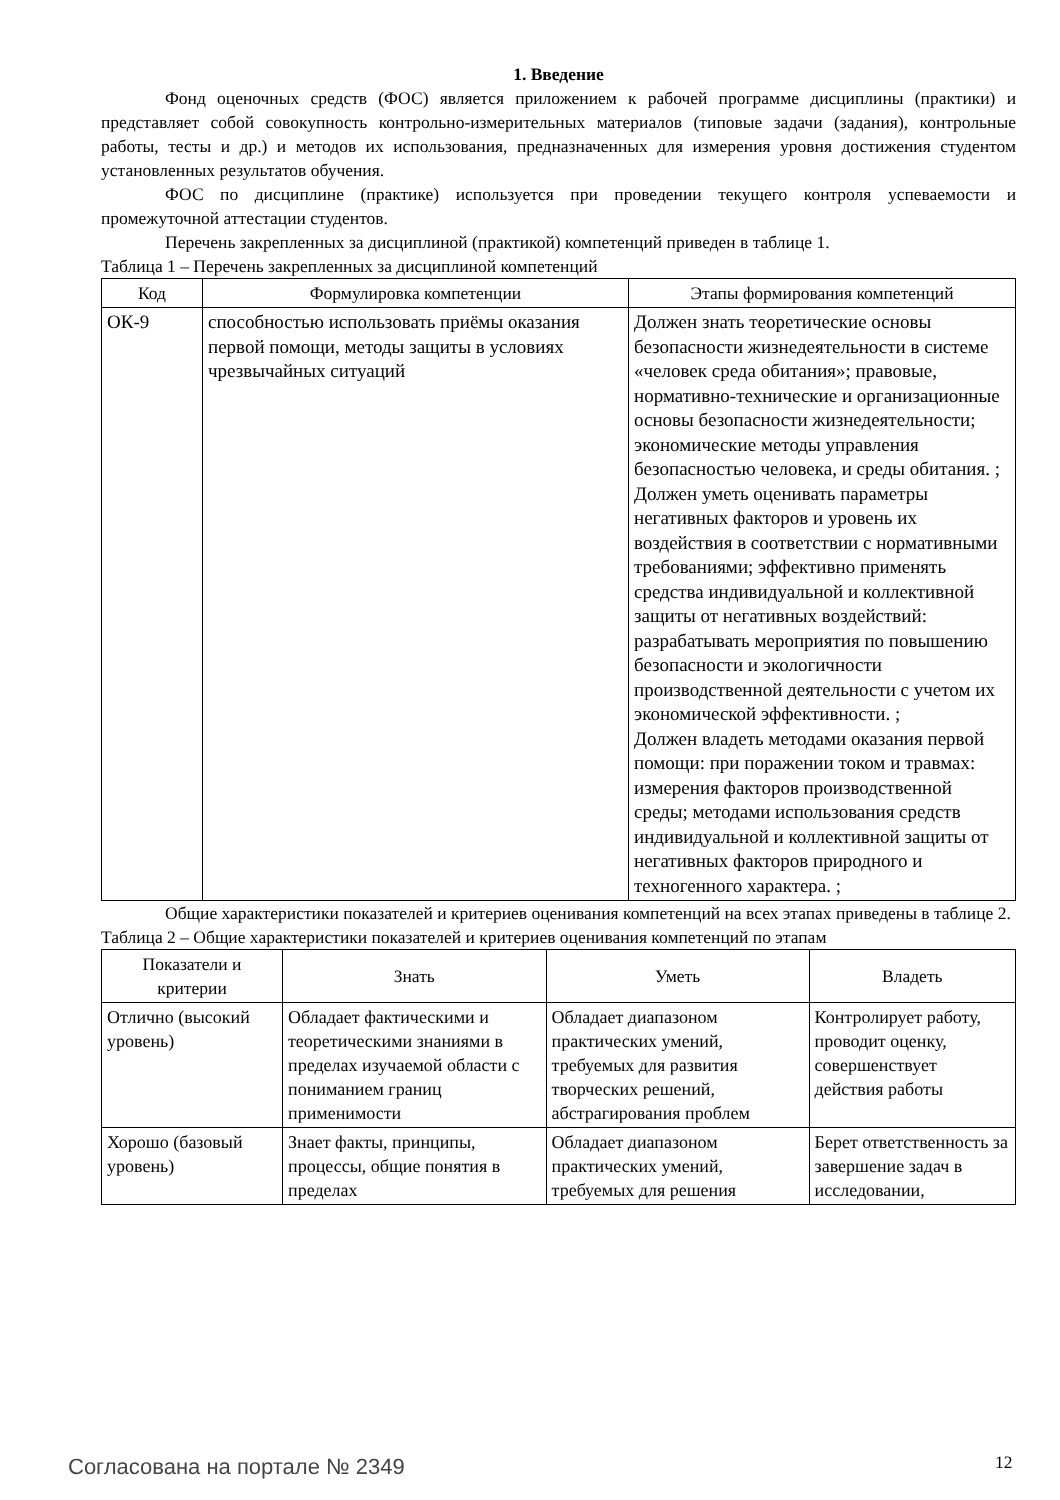1. Введение
Фонд оценочных средств (ФОС) является приложением к рабочей программе дисциплины (практики) и представляет собой совокупность контрольно-измерительных материалов (типовые задачи (задания), контрольные работы, тесты и др.) и методов их использования, предназначенных для измерения уровня достижения студентом установленных результатов обучения.
ФОС по дисциплине (практике) используется при проведении текущего контроля успеваемости и промежуточной аттестации студентов.
Перечень закрепленных за дисциплиной (практикой) компетенций приведен в таблице 1.
Таблица 1 – Перечень закрепленных за дисциплиной компетенций
| Код | Формулировка компетенции | Этапы формирования компетенций |
| --- | --- | --- |
| ОК-9 | способностью использовать приёмы оказания первой помощи, методы защиты в условиях чрезвычайных ситуаций | Должен знать теоретические основы безопасности жизнедеятельности в системе «человек среда обитания»; правовые, нормативно-технические и организационные основы безопасности жизнедеятельности; экономические методы управления безопасностью человека, и среды обитания. ; Должен уметь оценивать параметры негативных факторов и уровень их воздействия в соответствии с нормативными требованиями; эффективно применять средства индивидуальной и коллективной защиты от негативных воздействий: разрабатывать мероприятия по повышению безопасности и экологичности производственной деятельности с учетом их экономической эффективности. ; Должен владеть методами оказания первой помощи: при поражении током и травмах: измерения факторов производственной среды; методами использования средств индивидуальной и коллективной защиты от негативных факторов природного и техногенного характера. ; |
Общие характеристики показателей и критериев оценивания компетенций на всех этапах приведены в таблице 2.
Таблица 2 – Общие характеристики показателей и критериев оценивания компетенций по этапам
| Показатели и критерии | Знать | Уметь | Владеть |
| --- | --- | --- | --- |
| Отлично (высокий уровень) | Обладает фактическими и теоретическими знаниями в пределах изучаемой области с пониманием границ применимости | Обладает диапазоном практических умений, требуемых для развития творческих решений, абстрагирования проблем | Контролирует работу, проводит оценку, совершенствует действия работы |
| Хорошо (базовый уровень) | Знает факты, принципы, процессы, общие понятия в пределах | Обладает диапазоном практических умений, требуемых для решения | Берет ответственность за завершение задач в исследовании, |
Согласована на портале № 2349 12